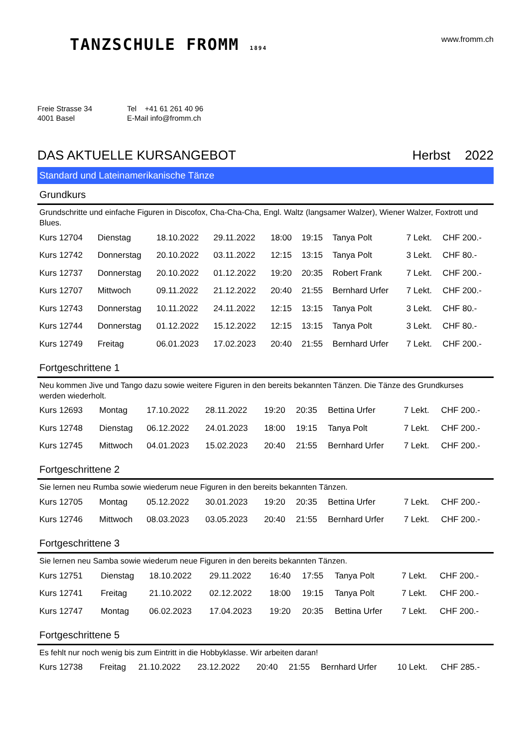TANZSCHULE FROMM 1894
www.fromm.ch
Freie Strasse 34
4001 Basel
Tel +41 61 261 40 96
E-Mail info@fromm.ch
DAS AKTUELLE KURSANGEBOT Herbst 2022
Standard und Lateinamerikanische Tänze
Grundkurs
Grundschritte und einfache Figuren in Discofox, Cha-Cha-Cha, Engl. Waltz (langsamer Walzer), Wiener Walzer, Foxtrott und Blues.
| Kurs 12704 | Dienstag | 18.10.2022 | 29.11.2022 | 18:00 | 19:15 | Tanya Polt | 7 Lekt. | CHF 200.- |
| Kurs 12742 | Donnerstag | 20.10.2022 | 03.11.2022 | 12:15 | 13:15 | Tanya Polt | 3 Lekt. | CHF 80.- |
| Kurs 12737 | Donnerstag | 20.10.2022 | 01.12.2022 | 19:20 | 20:35 | Robert Frank | 7 Lekt. | CHF 200.- |
| Kurs 12707 | Mittwoch | 09.11.2022 | 21.12.2022 | 20:40 | 21:55 | Bernhard Urfer | 7 Lekt. | CHF 200.- |
| Kurs 12743 | Donnerstag | 10.11.2022 | 24.11.2022 | 12:15 | 13:15 | Tanya Polt | 3 Lekt. | CHF 80.- |
| Kurs 12744 | Donnerstag | 01.12.2022 | 15.12.2022 | 12:15 | 13:15 | Tanya Polt | 3 Lekt. | CHF 80.- |
| Kurs 12749 | Freitag | 06.01.2023 | 17.02.2023 | 20:40 | 21:55 | Bernhard Urfer | 7 Lekt. | CHF 200.- |
Fortgeschrittene 1
Neu kommen Jive und Tango dazu sowie weitere Figuren in den bereits bekannten Tänzen. Die Tänze des Grundkurses werden wiederholt.
| Kurs 12693 | Montag | 17.10.2022 | 28.11.2022 | 19:20 | 20:35 | Bettina Urfer | 7 Lekt. | CHF 200.- |
| Kurs 12748 | Dienstag | 06.12.2022 | 24.01.2023 | 18:00 | 19:15 | Tanya Polt | 7 Lekt. | CHF 200.- |
| Kurs 12745 | Mittwoch | 04.01.2023 | 15.02.2023 | 20:40 | 21:55 | Bernhard Urfer | 7 Lekt. | CHF 200.- |
Fortgeschrittene 2
Sie lernen neu Rumba sowie wiederum neue Figuren in den bereits bekannten Tänzen.
| Kurs 12705 | Montag | 05.12.2022 | 30.01.2023 | 19:20 | 20:35 | Bettina Urfer | 7 Lekt. | CHF 200.- |
| Kurs 12746 | Mittwoch | 08.03.2023 | 03.05.2023 | 20:40 | 21:55 | Bernhard Urfer | 7 Lekt. | CHF 200.- |
Fortgeschrittene 3
Sie lernen neu Samba sowie wiederum neue Figuren in den bereits bekannten Tänzen.
| Kurs 12751 | Dienstag | 18.10.2022 | 29.11.2022 | 16:40 | 17:55 | Tanya Polt | 7 Lekt. | CHF 200.- |
| Kurs 12741 | Freitag | 21.10.2022 | 02.12.2022 | 18:00 | 19:15 | Tanya Polt | 7 Lekt. | CHF 200.- |
| Kurs 12747 | Montag | 06.02.2023 | 17.04.2023 | 19:20 | 20:35 | Bettina Urfer | 7 Lekt. | CHF 200.- |
Fortgeschrittene 5
Es fehlt nur noch wenig bis zum Eintritt in die Hobbyklasse. Wir arbeiten daran!
| Kurs 12738 | Freitag | 21.10.2022 | 23.12.2022 | 20:40 | 21:55 | Bernhard Urfer | 10 Lekt. | CHF 285.- |